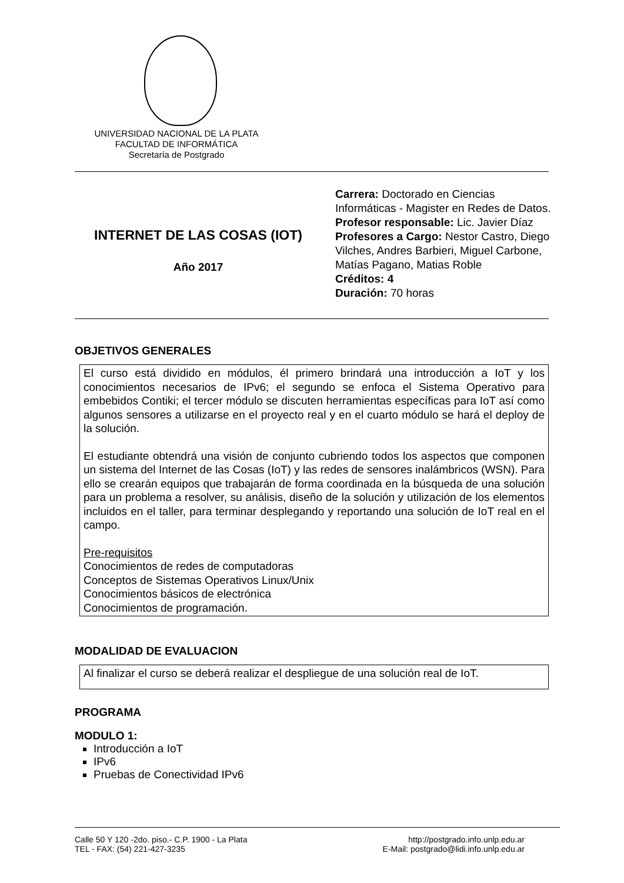UNIVERSIDAD NACIONAL DE LA PLATA
FACULTAD DE INFORMÁTICA
Secretaría de Postgrado
INTERNET DE LAS COSAS (IOT)
Año 2017
Carrera: Doctorado en Ciencias Informáticas - Magister en Redes de Datos.
Profesor responsable: Lic. Javier Díaz
Profesores a Cargo: Nestor Castro, Diego Vilches, Andres Barbieri, Miguel Carbone, Matías Pagano, Matias Roble
Créditos: 4
Duración: 70 horas
OBJETIVOS GENERALES
El curso está dividido en módulos, él primero brindará una introducción a IoT y los conocimientos necesarios de IPv6; el segundo se enfoca el Sistema Operativo para embebidos Contiki; el tercer módulo se discuten herramientas específicas para IoT así como algunos sensores a utilizarse en el proyecto real y en el cuarto módulo se hará el deploy de la solución.
El estudiante obtendrá una visión de conjunto cubriendo todos los aspectos que componen un sistema del Internet de las Cosas (IoT) y las redes de sensores inalámbricos (WSN). Para ello se crearán equipos que trabajarán de forma coordinada en la búsqueda de una solución para un problema a resolver, su análisis, diseño de la solución y utilización de los elementos incluidos en el taller, para terminar desplegando y reportando una solución de IoT real en el campo.
Pre-requisitos
Conocimientos de redes de computadoras
Conceptos de Sistemas Operativos Linux/Unix
Conocimientos básicos de electrónica
Conocimientos de programación.
MODALIDAD DE EVALUACION
Al finalizar el curso se deberá realizar el despliegue de una solución real de IoT.
PROGRAMA
MODULO 1:
Introducción a IoT
IPv6
Pruebas de Conectividad IPv6
Calle 50 Y 120 -2do. piso.- C.P. 1900 - La Plata
TEL - FAX: (54) 221-427-3235
http://postgrado.info.unlp.edu.ar
E-Mail: postgrado@lidi.info.unlp.edu.ar